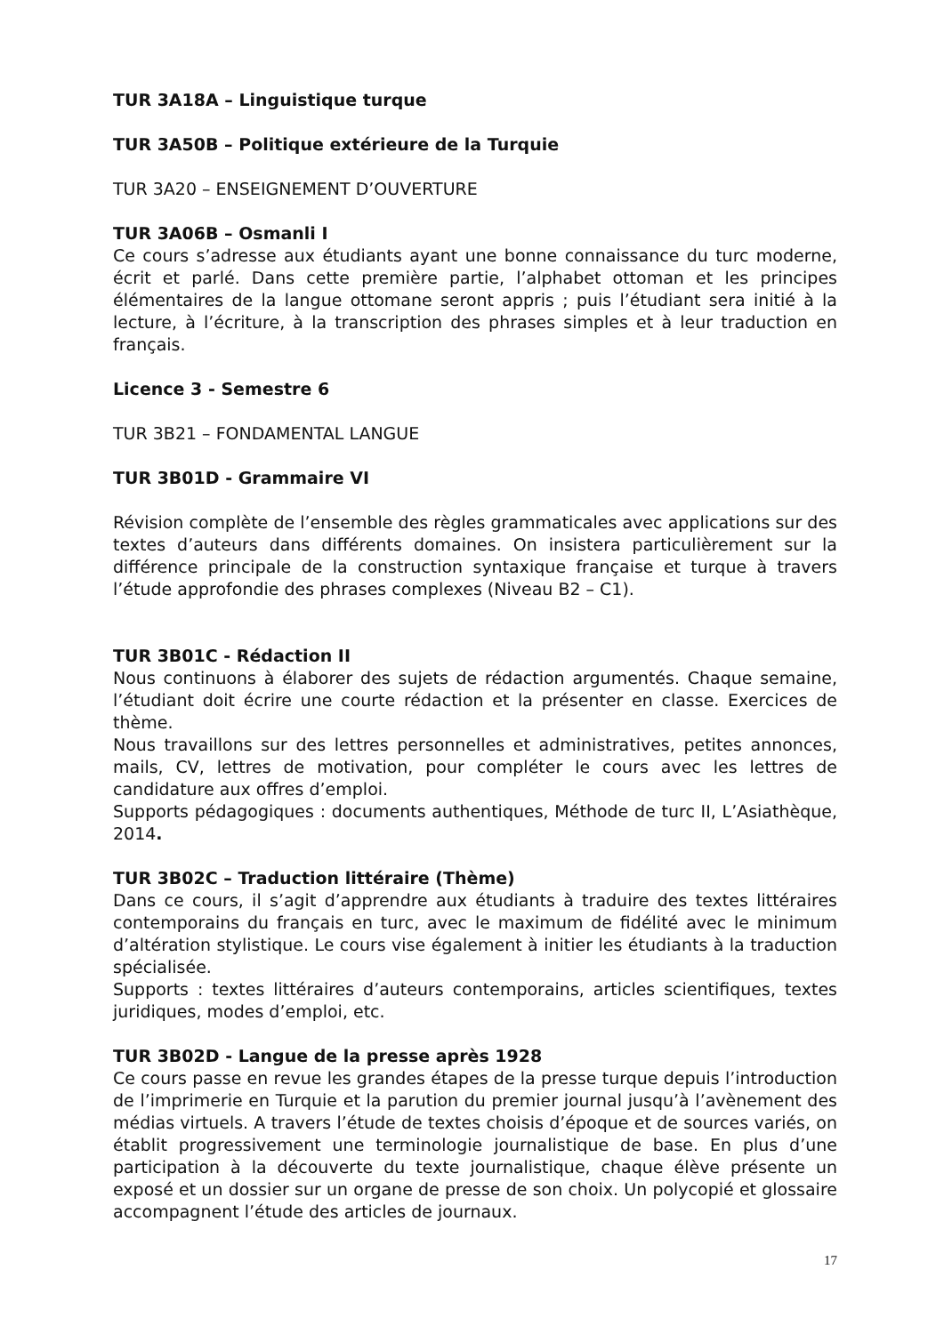TUR 3A18A – Linguistique turque
TUR 3A50B – Politique extérieure de la Turquie
TUR 3A20 – ENSEIGNEMENT D’OUVERTURE
TUR 3A06B – Osmanli I
Ce cours s’adresse aux étudiants ayant une bonne connaissance du turc moderne, écrit et parlé. Dans cette première partie, l’alphabet ottoman et les principes élémentaires de la langue ottomane seront appris ; puis l’étudiant sera initié à la lecture, à l’écriture, à la transcription des phrases simples et à leur traduction en français.
Licence 3 - Semestre 6
TUR 3B21 – FONDAMENTAL LANGUE
TUR 3B01D - Grammaire VI
Révision complète de l’ensemble des règles grammaticales avec applications sur des textes d’auteurs dans différents domaines. On insistera particulièrement sur la différence principale de la construction syntaxique française et turque à travers l’étude approfondie des phrases complexes (Niveau B2 – C1).
TUR 3B01C - Rédaction II
Nous continuons à élaborer des sujets de rédaction argumentés. Chaque semaine, l’étudiant doit écrire une courte rédaction et la présenter en classe. Exercices de thème.
Nous travaillons sur des lettres personnelles et administratives, petites annonces, mails, CV, lettres de motivation, pour compléter le cours avec les lettres de candidature aux offres d’emploi.
Supports pédagogiques : documents authentiques, Méthode de turc II, L’Asiathèque, 2014.
TUR 3B02C – Traduction littéraire (Thème)
Dans ce cours, il s’agit d’apprendre aux étudiants à traduire des textes littéraires contemporains du français en turc, avec le maximum de fidélité avec le minimum d’altération stylistique. Le cours vise également à initier les étudiants à la traduction spécialisée.
Supports : textes littéraires d’auteurs contemporains, articles scientifiques, textes juridiques, modes d’emploi, etc.
TUR 3B02D - Langue de la presse après 1928
Ce cours passe en revue les grandes étapes de la presse turque depuis l’introduction de l’imprimerie en Turquie et la parution du premier journal jusqu’à l’avènement des médias virtuels. A travers l’étude de textes choisis d’époque et de sources variés, on établit progressivement une terminologie journalistique de base. En plus d’une participation à la découverte du texte journalistique, chaque élève présente un exposé et un dossier sur un organe de presse de son choix. Un polycopié et glossaire accompagnent l’étude des articles de journaux.
17